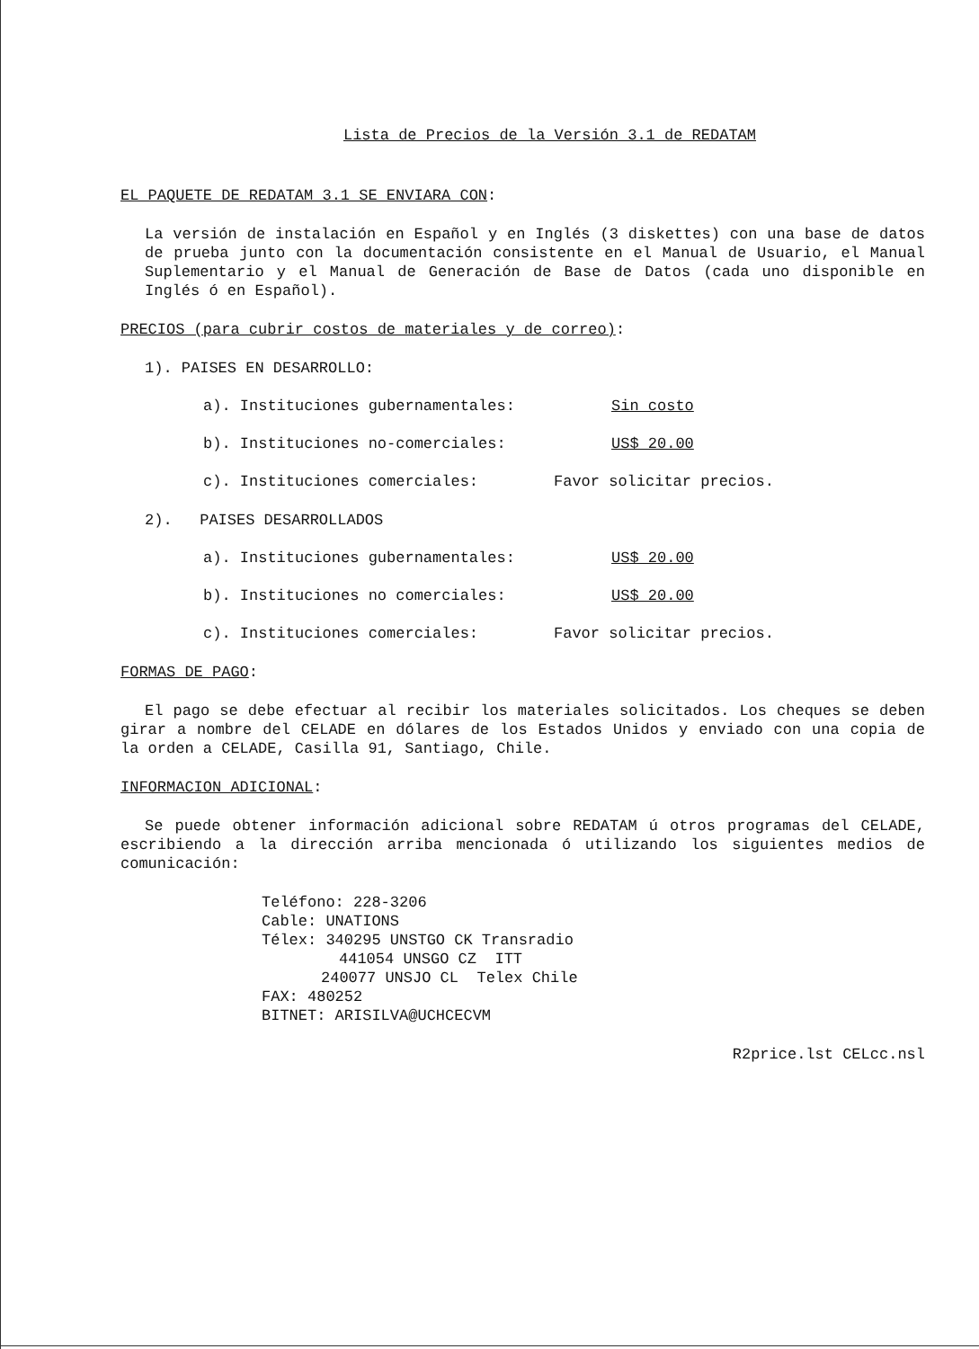Lista de Precios de la Versión 3.1 de REDATAM
EL PAQUETE DE REDATAM 3.1 SE ENVIARA CON:
La versión de instalación en Español y en Inglés (3 diskettes) con una base de datos de prueba junto con la documentación consistente en el Manual de Usuario, el Manual Suplementario y el Manual de Generación de Base de Datos (cada uno disponible en Inglés ó en Español).
PRECIOS (para cubrir costos de materiales y de correo):
1). PAISES EN DESARROLLO:
a). Instituciones gubernamentales: Sin costo
b). Instituciones no-comerciales: US$ 20.00
c). Instituciones comerciales: Favor solicitar precios.
2). PAISES DESARROLLADOS
a). Instituciones gubernamentales: US$ 20.00
b). Instituciones no comerciales: US$ 20.00
c). Instituciones comerciales: Favor solicitar precios.
FORMAS DE PAGO:
El pago se debe efectuar al recibir los materiales solicitados. Los cheques se deben girar a nombre del CELADE en dólares de los Estados Unidos y enviado con una copia de la orden a CELADE, Casilla 91, Santiago, Chile.
INFORMACION ADICIONAL:
Se puede obtener información adicional sobre REDATAM ú otros programas del CELADE, escribiendo a la dirección arriba mencionada ó utilizando los siguientes medios de comunicación:
Teléfono: 228-3206
Cable: UNATIONS
Télex: 340295 UNSTGO CK Transradio
441054 UNSGO CZ ITT
240077 UNSJO CL Telex Chile
FAX: 480252
BITNET: ARISILVA@UCHCECVM
R2price.lst CELcc.nsl